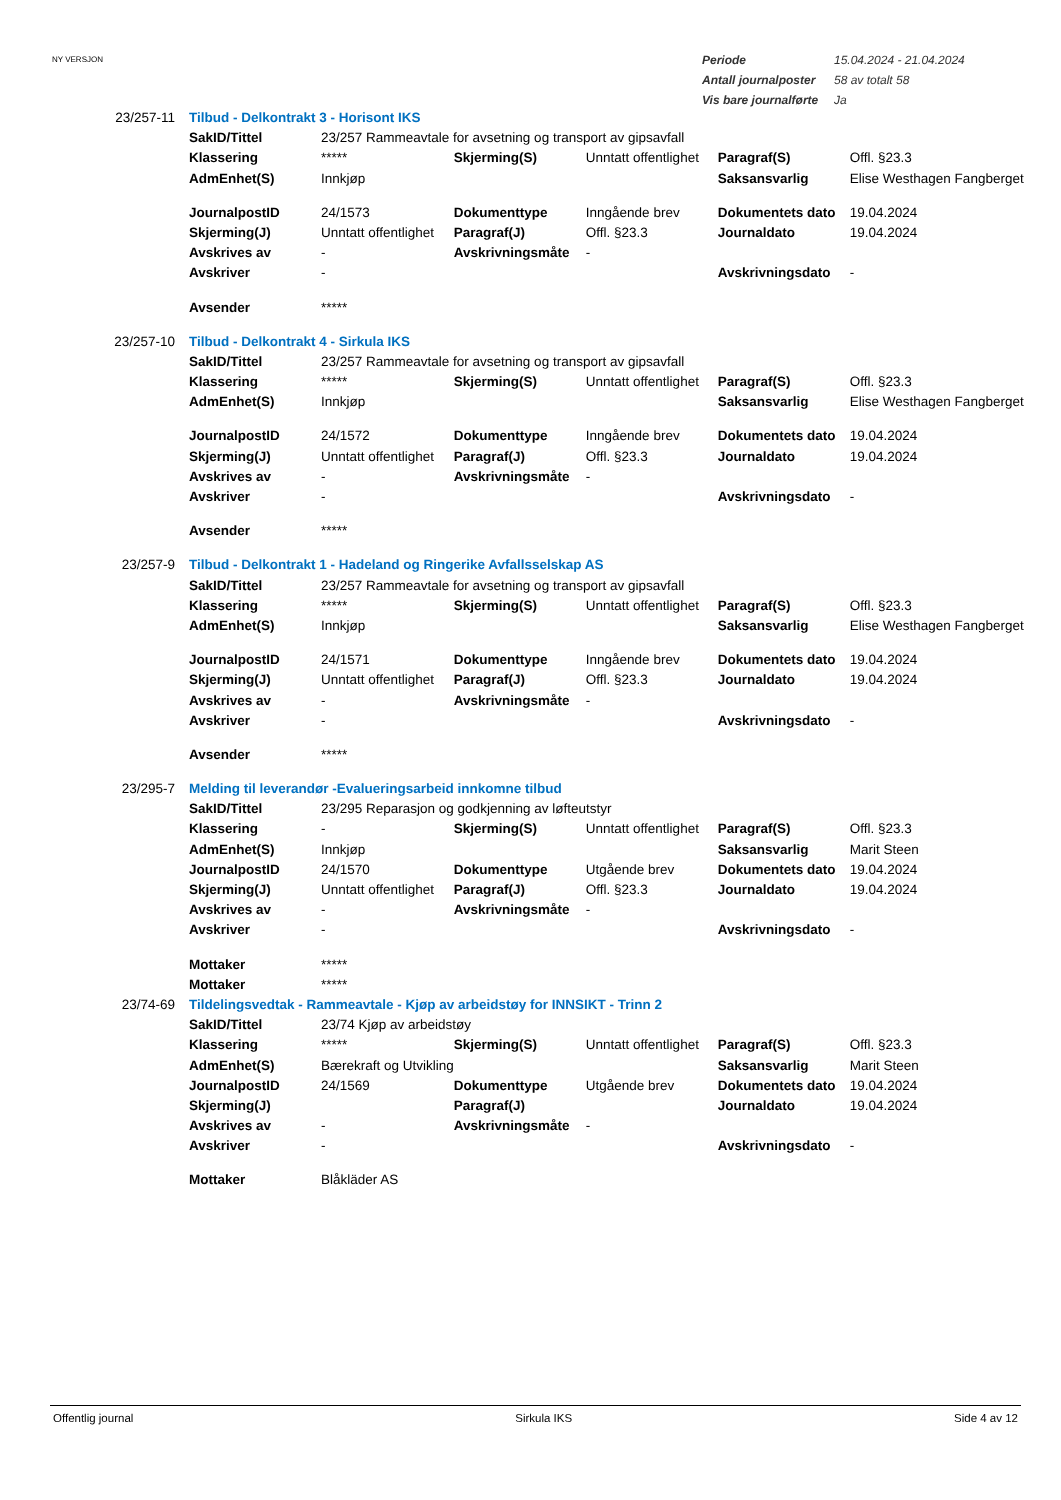NY VERSJON
| Periode | 15.04.2024 - 21.04.2024 |
| Antall journalposter | 58 av totalt 58 |
| Vis bare journalførte | Ja |
| 23/257-11 | Tilbud - Delkontrakt 3 - Horisont IKS | | | | | |
| | SakID/Tittel | 23/257 Rammeavtale for avsetning og transport av gipsavfall | | | | |
| | Klassering | ***** | Skjerming(S) | Unntatt offentlighet | Paragraf(S) | Offl. §23.3 |
| | AdmEnhet(S) | Innkjøp | | | Saksansvarlig | Elise Westhagen Fangberget |
| | JournalpostID | 24/1573 | Dokumenttype | Inngående brev | Dokumentets dato | 19.04.2024 |
| | Skjerming(J) | Unntatt offentlighet | Paragraf(J) | Offl. §23.3 | Journaldato | 19.04.2024 |
| | Avskrives av | - | Avskrivningsmåte | - | | |
| | Avskriver | - | | | Avskrivningsdato | - |
| | Avsender | ***** | | | | |
| 23/257-10 | Tilbud - Delkontrakt 4 - Sirkula IKS | | | | | |
| | SakID/Tittel | 23/257 Rammeavtale for avsetning og transport av gipsavfall | | | | |
| | Klassering | ***** | Skjerming(S) | Unntatt offentlighet | Paragraf(S) | Offl. §23.3 |
| | AdmEnhet(S) | Innkjøp | | | Saksansvarlig | Elise Westhagen Fangberget |
| | JournalpostID | 24/1572 | Dokumenttype | Inngående brev | Dokumentets dato | 19.04.2024 |
| | Skjerming(J) | Unntatt offentlighet | Paragraf(J) | Offl. §23.3 | Journaldato | 19.04.2024 |
| | Avskrives av | - | Avskrivningsmåte | - | | |
| | Avskriver | - | | | Avskrivningsdato | - |
| | Avsender | ***** | | | | |
| 23/257-9 | Tilbud - Delkontrakt 1 - Hadeland og Ringerike Avfallsselskap AS | | | | | |
| | SakID/Tittel | 23/257 Rammeavtale for avsetning og transport av gipsavfall | | | | |
| | Klassering | ***** | Skjerming(S) | Unntatt offentlighet | Paragraf(S) | Offl. §23.3 |
| | AdmEnhet(S) | Innkjøp | | | Saksansvarlig | Elise Westhagen Fangberget |
| | JournalpostID | 24/1571 | Dokumenttype | Inngående brev | Dokumentets dato | 19.04.2024 |
| | Skjerming(J) | Unntatt offentlighet | Paragraf(J) | Offl. §23.3 | Journaldato | 19.04.2024 |
| | Avskrives av | - | Avskrivningsmåte | - | | |
| | Avskriver | - | | | Avskrivningsdato | - |
| | Avsender | ***** | | | | |
| 23/295-7 | Melding til leverandør -Evalueringsarbeid innkomne tilbud | | | | | |
| | SakID/Tittel | 23/295 Reparasjon og godkjenning av løfteutstyr | | | | |
| | Klassering | - | Skjerming(S) | Unntatt offentlighet | Paragraf(S) | Offl. §23.3 |
| | AdmEnhet(S) | Innkjøp | | | Saksansvarlig | Marit Steen |
| | JournalpostID | 24/1570 | Dokumenttype | Utgående brev | Dokumentets dato | 19.04.2024 |
| | Skjerming(J) | Unntatt offentlighet | Paragraf(J) | Offl. §23.3 | Journaldato | 19.04.2024 |
| | Avskrives av | - | Avskrivningsmåte | - | | |
| | Avskriver | - | | | Avskrivningsdato | - |
| | Mottaker | ***** | | | | |
| | Mottaker | ***** | | | | |
| 23/74-69 | Tildelingsvedtak - Rammeavtale - Kjøp av arbeidstøy for INNSIKT - Trinn 2 | | | | | |
| | SakID/Tittel | 23/74 Kjøp av arbeidstøy | | | | |
| | Klassering | ***** | Skjerming(S) | Unntatt offentlighet | Paragraf(S) | Offl. §23.3 |
| | AdmEnhet(S) | Bærekraft og Utvikling | | | Saksansvarlig | Marit Steen |
| | JournalpostID | 24/1569 | Dokumenttype | Utgående brev | Dokumentets dato | 19.04.2024 |
| | Skjerming(J) | | Paragraf(J) | | Journaldato | 19.04.2024 |
| | Avskrives av | - | Avskrivningsmåte | - | | |
| | Avskriver | - | | | Avskrivningsdato | - |
| | Mottaker | Blåkläder AS | | | | |
Offentlig journal Sirkula IKS Side 4 av 12